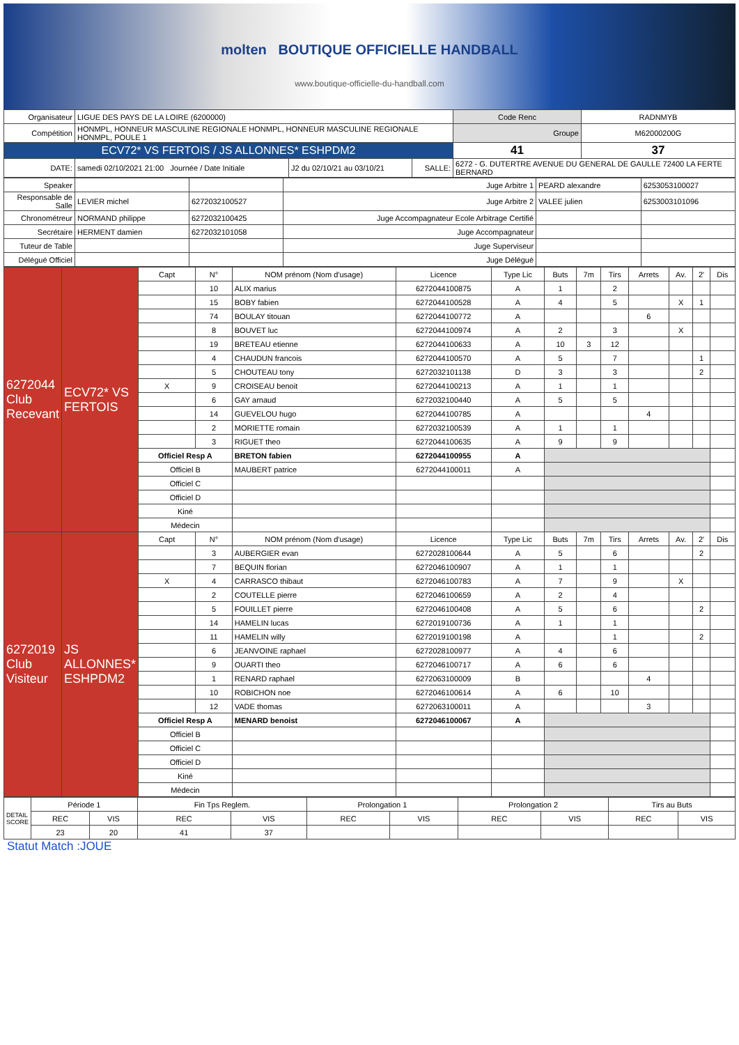molten BOUTIQUE OFFICIELLE HANDBALL
www.boutique-officielle-du-handball.com
| Organisateur | LIGUE DES PAYS DE LA LOIRE (6200000) | | | Code Renc | RADNMYB |
| Compétition | HONMPL, HONNEUR MASCULINE REGIONALE HONMPL, HONNEUR MASCULINE REGIONALE HONMPL, POULE 1 | | | Groupe | M62000200G |
| ECV72* VS FERTOIS / JS ALLONNES* ESHPDM2 | | | | 41 | 37 |
| DATE: | samedi 02/10/2021 21:00 Journée / Date Initiale | J2 du 02/10/21 au 03/10/21 | SALLE: | 6272 - G. DUTERTRE AVENUE DU GENERAL DE GAULLE 72400 LA FERTE BERNARD | |
| Speaker | | | Juge Arbitre 1 | PEARD alexandre | 6253053100027 |
| Responsable de Salle | LEVIER michel | 6272032100527 | Juge Arbitre 2 | VALEE julien | 6253003101096 |
| Chronométreur | NORMAND philippe | 6272032100425 | Juge Accompagnateur Ecole Arbitrage Certifié | | |
| Secrétaire | HERMENT damien | 6272032101058 | Juge Accompagnateur | | |
| Tuteur de Table | | | Juge Superviseur | | |
| Délégué Officiel | | | Juge Délégué | | |
| 6272044 Club Recevant | ECV72* VS FERTOIS | Capt | N° | NOM prénom (Nom d'usage) | Licence | Type Lic | Buts | 7m | Tirs | Arrets | Av. | 2' | Dis |
| | | | 10 | ALIX marius | 6272044100875 | A | 1 | | 2 | | | | |
| | | | 15 | BOBY fabien | 6272044100528 | A | 4 | | 5 | | X | 1 | |
| | | | 74 | BOULAY titouan | 6272044100772 | A | | | | 6 | | | |
| | | | 8 | BOUVET luc | 6272044100974 | A | 2 | | 3 | | X | | |
| | | | 19 | BRETEAU etienne | 6272044100633 | A | 10 | 3 | 12 | | | | |
| | | | 4 | CHAUDUN francois | 6272044100570 | A | 5 | | 7 | | | 1 | |
| | | | 5 | CHOUTEAU tony | 6272032101138 | D | 3 | | 3 | | | 2 | |
| | | X | 9 | CROISEAU benoit | 6272044100213 | A | 1 | | 1 | | | | |
| | | | 6 | GAY arnaud | 6272032100440 | A | 5 | | 5 | | | | |
| | | | 14 | GUEVELOU hugo | 6272044100785 | A | | | | 4 | | | |
| | | | 2 | MORIETTE romain | 6272032100539 | A | 1 | | 1 | | | | |
| | | | 3 | RIGUET theo | 6272044100635 | A | 9 | | 9 | | | | |
| | | Officiel Resp A | | BRETON fabien | 6272044100955 | A | | | | | | | |
| | | Officiel B | | MAUBERT patrice | 6272044100011 | A | | | | | | | |
| | | Officiel C | | | | | | | | | | | |
| | | Officiel D | | | | | | | | | | | |
| | | Kiné | | | | | | | | | | | |
| | | Médecin | | | | | | | | | | | |
| 6272019 Club Visiteur | JS ALLONNES* ESHPDM2 | Capt | N° | NOM prénom (Nom d'usage) | Licence | Type Lic | Buts | 7m | Tirs | Arrets | Av. | 2' | Dis |
| | | | 3 | AUBERGIER evan | 6272028100644 | A | 5 | | 6 | | | 2 | |
| | | | 7 | BEQUIN florian | 6272046100907 | A | 1 | | 1 | | | | |
| | | X | 4 | CARRASCO thibaut | 6272046100783 | A | 7 | | 9 | | X | | |
| | | | 2 | COUTELLE pierre | 6272046100659 | A | 2 | | 4 | | | | |
| | | | 5 | FOUILLET pierre | 6272046100408 | A | 5 | | 6 | | | 2 | |
| | | | 14 | HAMELIN lucas | 6272019100736 | A | 1 | | 1 | | | | |
| | | | 11 | HAMELIN willy | 6272019100198 | A | | | 1 | | | 2 | |
| | | | 6 | JEANVOINE raphael | 6272028100977 | A | 4 | | 6 | | | | |
| | | | 9 | OUARTI theo | 6272046100717 | A | 6 | | 6 | | | | |
| | | | 1 | RENARD raphael | 6272063100009 | B | | | | 4 | | | |
| | | | 10 | ROBICHON noe | 6272046100614 | A | 6 | | 10 | | | | |
| | | | 12 | VADE thomas | 6272063100011 | A | | | | 3 | | | |
| | | Officiel Resp A | | MENARD benoist | 6272046100067 | A | | | | | | | |
| | | Officiel B | | | | | | | | | | | |
| | | Officiel C | | | | | | | | | | | |
| | | Officiel D | | | | | | | | | | | |
| | | Kiné | | | | | | | | | | | |
| | | Médecin | | | | | | | | | | | |
| DETAIL SCORE | Période 1 | | Fin Tps Reglem. | | Prolongation 1 | | Prolongation 2 | | Tirs au Buts | |
| | REC | VIS | REC | VIS | REC | VIS | REC | VIS | REC | VIS |
| | 23 | 20 | 41 | 37 | | | | | | |
Statut Match :JOUE